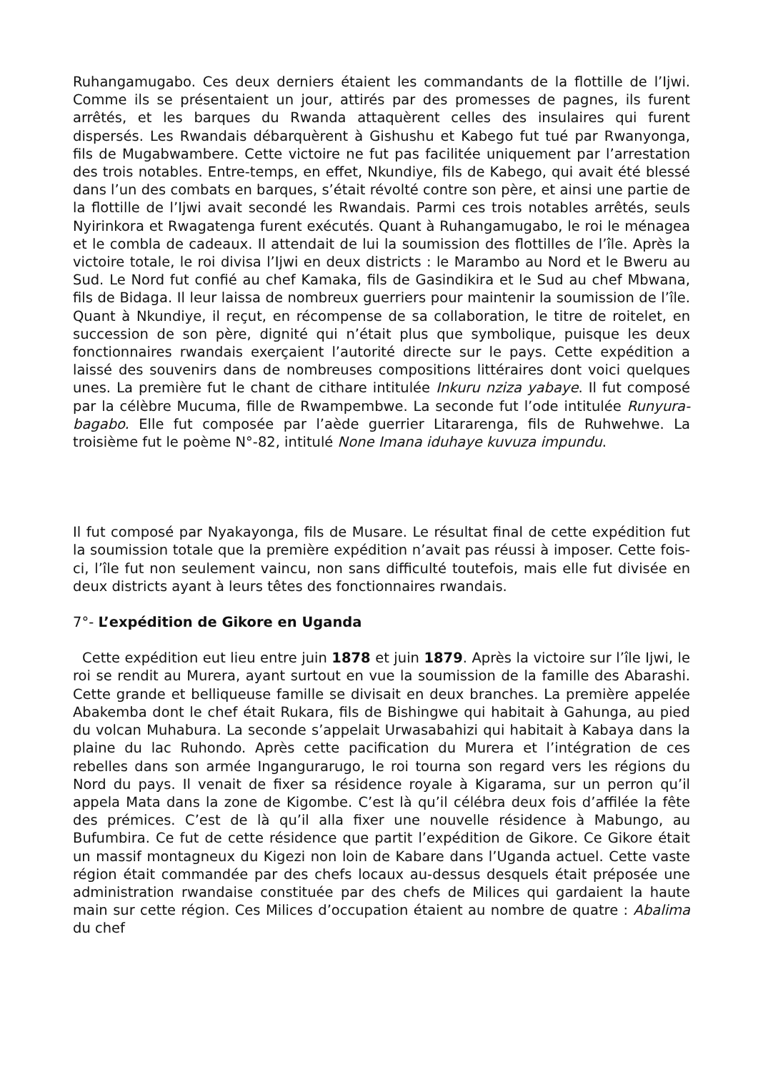Ruhangamugabo. Ces deux derniers étaient les commandants de la flottille de l’Ijwi. Comme ils se présentaient un jour, attirés par des promesses de pagnes, ils furent arrêtés, et les barques du Rwanda attaquèrent celles des insulaires qui furent dispersés. Les Rwandais débarquèrent à Gishushu et Kabego fut tué par Rwanyonga, fils de Mugabwambere. Cette victoire ne fut pas facilitée uniquement par l’arrestation des trois notables. Entre-temps, en effet, Nkundiye, fils de Kabego, qui avait été blessé dans l’un des combats en barques, s’était révolté contre son père, et ainsi une partie de la flottille de l’Ijwi avait secondé les Rwandais. Parmi ces trois notables arrêtés, seuls Nyirinkora et Rwagatenga furent exécutés. Quant à Ruhangamugabo, le roi le ménagea et le combla de cadeaux. Il attendait de lui la soumission des flottilles de l’île. Après la victoire totale, le roi divisa l’Ijwi en deux districts : le Marambo au Nord et le Bweru au Sud. Le Nord fut confié au chef Kamaka, fils de Gasindikira et le Sud au chef Mbwana, fils de Bidaga. Il leur laissa de nombreux guerriers pour maintenir la soumission de l’île. Quant à Nkundiye, il reçut, en récompense de sa collaboration, le titre de roitelet, en succession de son père, dignité qui n’était plus que symbolique, puisque les deux fonctionnaires rwandais exerçaient l’autorité directe sur le pays. Cette expédition a laissé des souvenirs dans de nombreuses compositions littéraires dont voici quelques unes. La première fut le chant de cithare intitulée Inkuru nziza yabaye. Il fut composé par la célèbre Mucuma, fille de Rwampembwe. La seconde fut l’ode intitulée Runyura-bagabo. Elle fut composée par l’aède guerrier Litararenga, fils de Ruhwehwe. La troisième fut le poème N°-82, intitulé None Imana iduhaye kuvuza impundu.
Il fut composé par Nyakayonga, fils de Musare. Le résultat final de cette expédition fut la soumission totale que la première expédition n’avait pas réussi à imposer. Cette fois-ci, l’île fut non seulement vaincu, non sans difficulté toutefois, mais elle fut divisée en deux districts ayant à leurs têtes des fonctionnaires rwandais.
7°- L’expédition de Gikore en Uganda
Cette expédition eut lieu entre juin 1878 et juin 1879. Après la victoire sur l’île Ijwi, le roi se rendit au Murera, ayant surtout en vue la soumission de la famille des Abarashi. Cette grande et belliqueuse famille se divisait en deux branches. La première appelée Abakemba dont le chef était Rukara, fils de Bishingwe qui habitait à Gahunga, au pied du volcan Muhabura. La seconde s’appelait Urwasabahizi qui habitait à Kabaya dans la plaine du lac Ruhondo. Après cette pacification du Murera et l’intégration de ces rebelles dans son armée Ingangurarugo, le roi tourna son regard vers les régions du Nord du pays. Il venait de fixer sa résidence royale à Kigarama, sur un perron qu’il appela Mata dans la zone de Kigombe. C’est là qu’il célébra deux fois d’affilée la fête des prémices. C’est de là qu’il alla fixer une nouvelle résidence à Mabungo, au Bufumbira. Ce fut de cette résidence que partit l’expédition de Gikore. Ce Gikore était un massif montagneux du Kigezi non loin de Kabare dans l’Uganda actuel. Cette vaste région était commandée par des chefs locaux au-dessus desquels était préposée une administration rwandaise constituée par des chefs de Milices qui gardaient la haute main sur cette région. Ces Milices d’occupation étaient au nombre de quatre : Abalima du chef